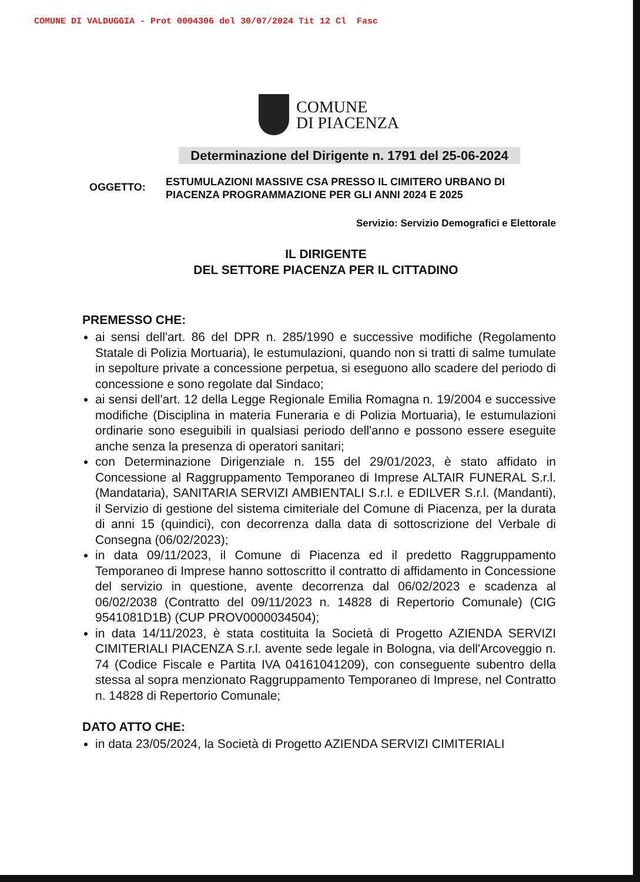COMUNE DI VALDUGGIA - Prot 0004306 del 30/07/2024 Tit 12 Cl Fasc
COMUNE
DI PIACENZA
Determinazione del Dirigente n. 1791 del 25-06-2024
OGGETTO:
ESTUMULAZIONI MASSIVE CSA PRESSO IL CIMITERO URBANO DI PIACENZA PROGRAMMAZIONE PER GLI ANNI 2024 E 2025
Servizio: Servizio Demografici e Elettorale
IL DIRIGENTE
DEL SETTORE PIACENZA PER IL CITTADINO
PREMESSO CHE:
ai sensi dell'art. 86 del DPR n. 285/1990 e successive modifiche (Regolamento Statale di Polizia Mortuaria), le estumulazioni, quando non si tratti di salme tumulate in sepolture private a concessione perpetua, si eseguono allo scadere del periodo di concessione e sono regolate dal Sindaco;
ai sensi dell'art. 12 della Legge Regionale Emilia Romagna n. 19/2004 e successive modifiche (Disciplina in materia Funeraria e di Polizia Mortuaria), le estumulazioni ordinarie sono eseguibili in qualsiasi periodo dell'anno e possono essere eseguite anche senza la presenza di operatori sanitari;
con Determinazione Dirigenziale n. 155 del 29/01/2023, è stato affidato in Concessione al Raggruppamento Temporaneo di Imprese ALTAIR FUNERAL S.r.l. (Mandataria), SANITARIA SERVIZI AMBIENTALI S.r.l. e EDILVER S.r.l. (Mandanti), il Servizio di gestione del sistema cimiteriale del Comune di Piacenza, per la durata di anni 15 (quindici), con decorrenza dalla data di sottoscrizione del Verbale di Consegna (06/02/2023);
in data 09/11/2023, il Comune di Piacenza ed il predetto Raggruppamento Temporaneo di Imprese hanno sottoscritto il contratto di affidamento in Concessione del servizio in questione, avente decorrenza dal 06/02/2023 e scadenza al 06/02/2038 (Contratto del 09/11/2023 n. 14828 di Repertorio Comunale) (CIG 9541081D1B) (CUP PROV0000034504);
in data 14/11/2023, è stata costituita la Società di Progetto AZIENDA SERVIZI CIMITERIALI PIACENZA S.r.l. avente sede legale in Bologna, via dell'Arcoveggio n. 74 (Codice Fiscale e Partita IVA 04161041209), con conseguente subentro della stessa al sopra menzionato Raggruppamento Temporaneo di Imprese, nel Contratto n. 14828 di Repertorio Comunale;
DATO ATTO CHE:
in data 23/05/2024, la Società di Progetto AZIENDA SERVIZI CIMITERIALI